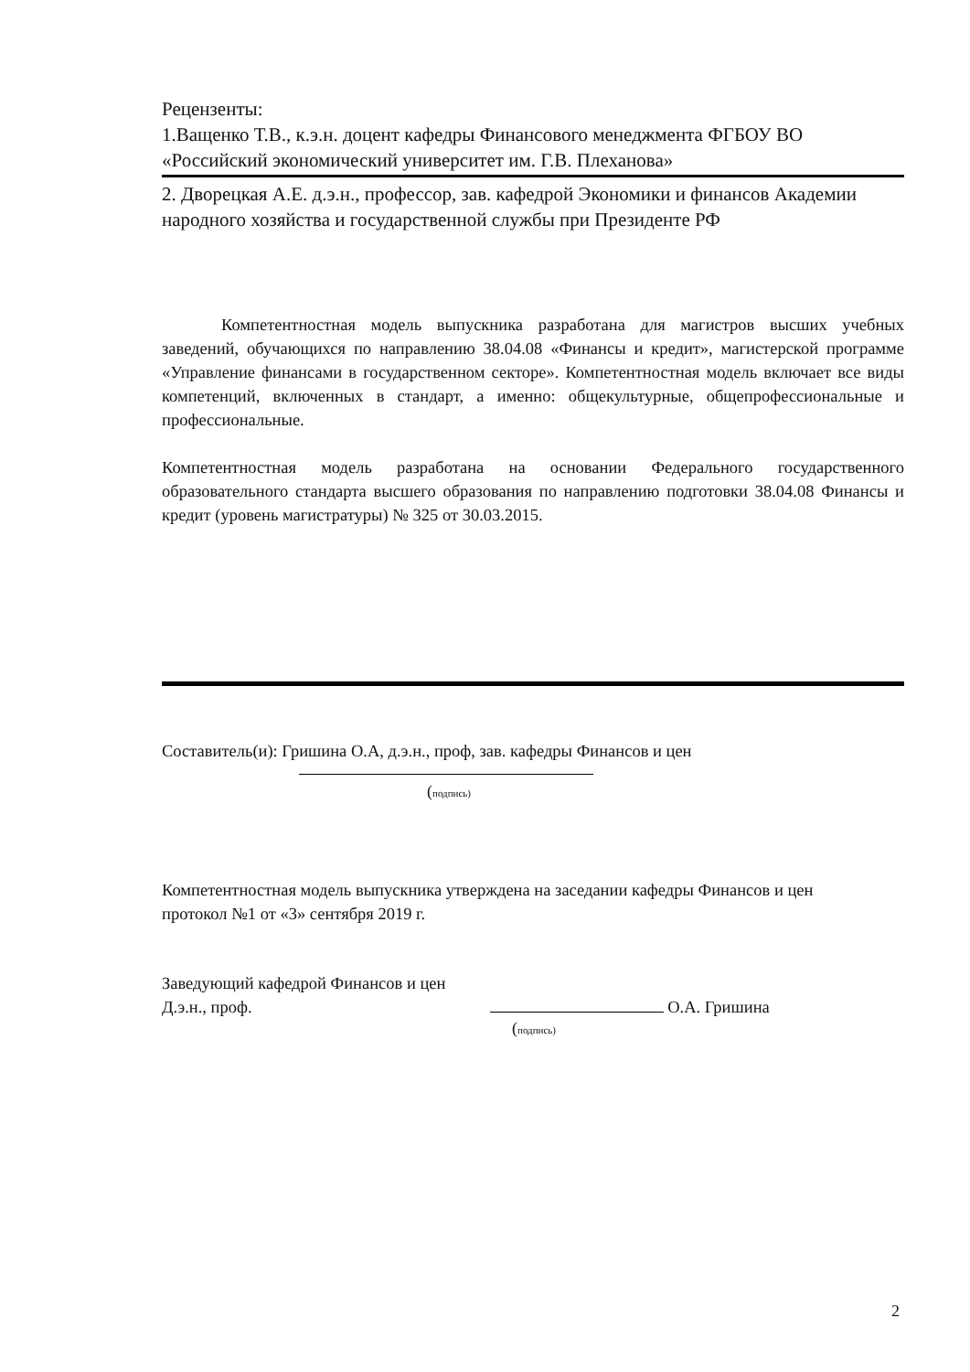Рецензенты:
1.Ващенко Т.В., к.э.н. доцент кафедры Финансового менеджмента ФГБОУ ВО «Российский экономический университет им. Г.В. Плеханова»
2. Дворецкая А.Е. д.э.н., профессор, зав. кафедрой Экономики и финансов Академии народного хозяйства и государственной службы при Президенте РФ
Компетентностная модель выпускника разработана для магистров высших учебных заведений, обучающихся по направлению 38.04.08 «Финансы и кредит», магистерской программе «Управление финансами в государственном секторе». Компетентностная модель включает все виды компетенций, включенных в стандарт, а именно: общекультурные, общепрофессиональные и профессиональные.
Компетентностная модель разработана на основании Федерального государственного образовательного стандарта высшего образования по направлению подготовки 38.04.08 Финансы и кредит (уровень магистратуры) № 325 от 30.03.2015.
Составитель(и): Гришина О.А, д.э.н., проф, зав. кафедры Финансов и цен
(подпись)
Компетентностная модель выпускника утверждена на заседании кафедры Финансов и цен
протокол №1 от «3» сентября 2019 г.
Заведующий кафедрой Финансов и цен
Д.э.н., проф. О.А. Гришина
(подпись)
2